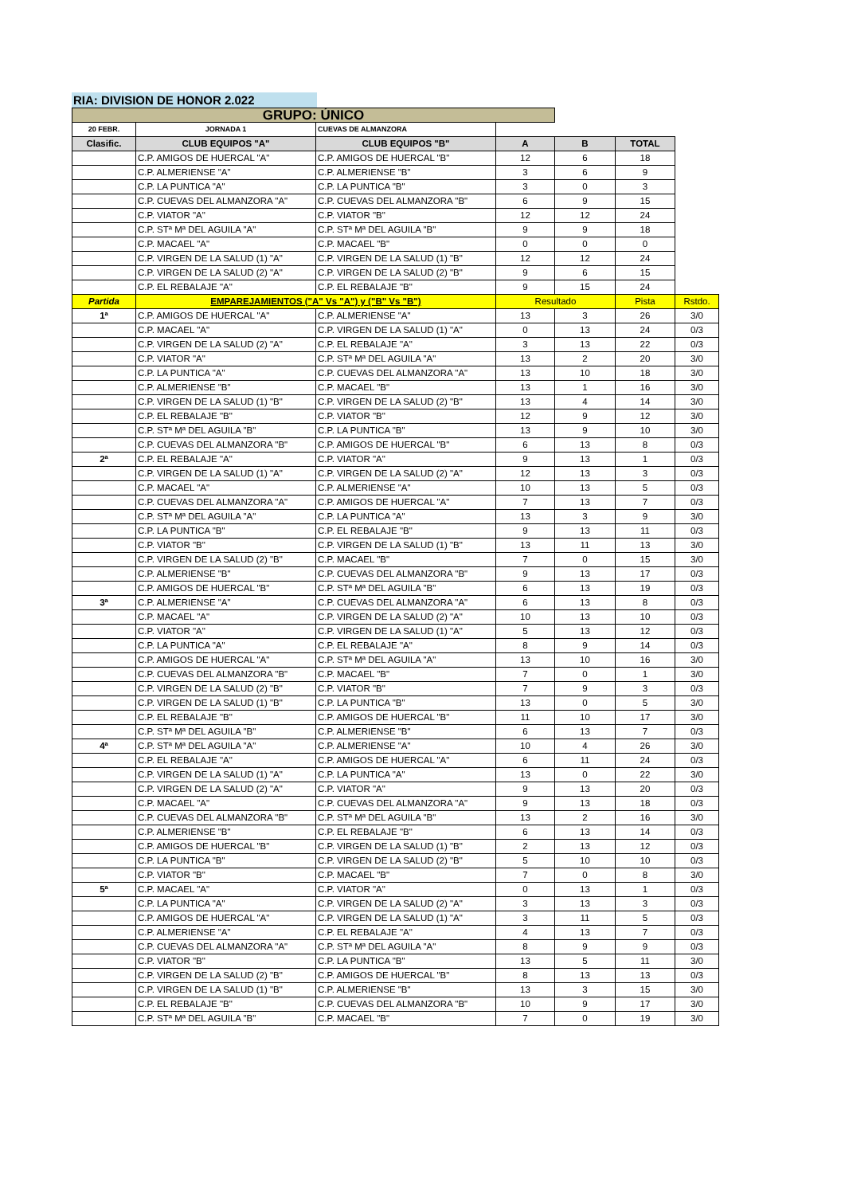RIA: DIVISION DE HONOR 2.022
| GRUPO: ÚNICO | | | | | | |
| 20 FEBR. | JORNADA 1 | CUEVAS DE ALMANZORA | | | | |
| Clasific. | CLUB EQUIPOS "A" | CLUB EQUIPOS "B" | A | B | TOTAL | |
| | C.P. AMIGOS DE HUERCAL "A" | C.P. AMIGOS DE HUERCAL "B" | 12 | 6 | 18 | |
| | C.P. ALMERIENSE "A" | C.P. ALMERIENSE "B" | 3 | 6 | 9 | |
| | C.P. LA PUNTICA "A" | C.P. LA PUNTICA "B" | 3 | 0 | 3 | |
| | C.P. CUEVAS DEL ALMANZORA "A" | C.P. CUEVAS DEL ALMANZORA "B" | 6 | 9 | 15 | |
| | C.P. VIATOR "A" | C.P. VIATOR "B" | 12 | 12 | 24 | |
| | C.P. STª Mª DEL AGUILA "A" | C.P. STª Mª DEL AGUILA "B" | 9 | 9 | 18 | |
| | C.P. MACAEL "A" | C.P. MACAEL "B" | 0 | 0 | 0 | |
| | C.P. VIRGEN DE LA SALUD (1) "A" | C.P. VIRGEN DE LA SALUD (1) "B" | 12 | 12 | 24 | |
| | C.P. VIRGEN DE LA SALUD (2) "A" | C.P. VIRGEN DE LA SALUD (2) "B" | 9 | 6 | 15 | |
| | C.P. EL REBALAJE "A" | C.P. EL REBALAJE "B" | 9 | 15 | 24 | |
| Partida | EMPAREJAMIENTOS ("A" Vs "A") y ("B" Vs "B") | | Resultado | | Pista | Rstdo. |
| 1ª | C.P. AMIGOS DE HUERCAL "A" | C.P. ALMERIENSE "A" | 13 | 3 | 26 | 3/0 |
| | C.P. MACAEL "A" | C.P. VIRGEN DE LA SALUD (1) "A" | 0 | 13 | 24 | 0/3 |
| | C.P. VIRGEN DE LA SALUD (2) "A" | C.P. EL REBALAJE "A" | 3 | 13 | 22 | 0/3 |
| | C.P. VIATOR "A" | C.P. STª Mª DEL AGUILA "A" | 13 | 2 | 20 | 3/0 |
| | C.P. LA PUNTICA "A" | C.P. CUEVAS DEL ALMANZORA "A" | 13 | 10 | 18 | 3/0 |
| | C.P. ALMERIENSE "B" | C.P. MACAEL "B" | 13 | 1 | 16 | 3/0 |
| | C.P. VIRGEN DE LA SALUD (1) "B" | C.P. VIRGEN DE LA SALUD (2) "B" | 13 | 4 | 14 | 3/0 |
| | C.P. EL REBALAJE "B" | C.P. VIATOR "B" | 12 | 9 | 12 | 3/0 |
| | C.P. STª Mª DEL AGUILA "B" | C.P. LA PUNTICA "B" | 13 | 9 | 10 | 3/0 |
| | C.P. CUEVAS DEL ALMANZORA "B" | C.P. AMIGOS DE HUERCAL "B" | 6 | 13 | 8 | 0/3 |
| 2ª | C.P. EL REBALAJE "A" | C.P. VIATOR "A" | 9 | 13 | 1 | 0/3 |
| | C.P. VIRGEN DE LA SALUD (1) "A" | C.P. VIRGEN DE LA SALUD (2) "A" | 12 | 13 | 3 | 0/3 |
| | C.P. MACAEL "A" | C.P. ALMERIENSE "A" | 10 | 13 | 5 | 0/3 |
| | C.P. CUEVAS DEL ALMANZORA "A" | C.P. AMIGOS DE HUERCAL "A" | 7 | 13 | 7 | 0/3 |
| | C.P. STª Mª DEL AGUILA "A" | C.P. LA PUNTICA "A" | 13 | 3 | 9 | 3/0 |
| | C.P. LA PUNTICA "B" | C.P. EL REBALAJE "B" | 9 | 13 | 11 | 0/3 |
| | C.P. VIATOR "B" | C.P. VIRGEN DE LA SALUD (1) "B" | 13 | 11 | 13 | 3/0 |
| | C.P. VIRGEN DE LA SALUD (2) "B" | C.P. MACAEL "B" | 7 | 0 | 15 | 3/0 |
| | C.P. ALMERIENSE "B" | C.P. CUEVAS DEL ALMANZORA "B" | 9 | 13 | 17 | 0/3 |
| | C.P. AMIGOS DE HUERCAL "B" | C.P. STª Mª DEL AGUILA "B" | 6 | 13 | 19 | 0/3 |
| 3ª | C.P. ALMERIENSE "A" | C.P. CUEVAS DEL ALMANZORA "A" | 6 | 13 | 8 | 0/3 |
| | C.P. MACAEL "A" | C.P. VIRGEN DE LA SALUD (2) "A" | 10 | 13 | 10 | 0/3 |
| | C.P. VIATOR "A" | C.P. VIRGEN DE LA SALUD (1) "A" | 5 | 13 | 12 | 0/3 |
| | C.P. LA PUNTICA "A" | C.P. EL REBALAJE "A" | 8 | 9 | 14 | 0/3 |
| | C.P. AMIGOS DE HUERCAL "A" | C.P. STª Mª DEL AGUILA "A" | 13 | 10 | 16 | 3/0 |
| | C.P. CUEVAS DEL ALMANZORA "B" | C.P. MACAEL "B" | 7 | 0 | 1 | 3/0 |
| | C.P. VIRGEN DE LA SALUD (2) "B" | C.P. VIATOR "B" | 7 | 9 | 3 | 0/3 |
| | C.P. VIRGEN DE LA SALUD (1) "B" | C.P. LA PUNTICA "B" | 13 | 0 | 5 | 3/0 |
| | C.P. EL REBALAJE "B" | C.P. AMIGOS DE HUERCAL "B" | 11 | 10 | 17 | 3/0 |
| | C.P. STª Mª DEL AGUILA "B" | C.P. ALMERIENSE "B" | 6 | 13 | 7 | 0/3 |
| 4ª | C.P. STª Mª DEL AGUILA "A" | C.P. ALMERIENSE "A" | 10 | 4 | 26 | 3/0 |
| | C.P. EL REBALAJE "A" | C.P. AMIGOS DE HUERCAL "A" | 6 | 11 | 24 | 0/3 |
| | C.P. VIRGEN DE LA SALUD (1) "A" | C.P. LA PUNTICA "A" | 13 | 0 | 22 | 3/0 |
| | C.P. VIRGEN DE LA SALUD (2) "A" | C.P. VIATOR "A" | 9 | 13 | 20 | 0/3 |
| | C.P. MACAEL "A" | C.P. CUEVAS DEL ALMANZORA "A" | 9 | 13 | 18 | 0/3 |
| | C.P. CUEVAS DEL ALMANZORA "B" | C.P. STª Mª DEL AGUILA "B" | 13 | 2 | 16 | 3/0 |
| | C.P. ALMERIENSE "B" | C.P. EL REBALAJE "B" | 6 | 13 | 14 | 0/3 |
| | C.P. AMIGOS DE HUERCAL "B" | C.P. VIRGEN DE LA SALUD (1) "B" | 2 | 13 | 12 | 0/3 |
| | C.P. LA PUNTICA "B" | C.P. VIRGEN DE LA SALUD (2) "B" | 5 | 10 | 10 | 0/3 |
| | C.P. VIATOR "B" | C.P. MACAEL "B" | 7 | 0 | 8 | 3/0 |
| 5ª | C.P. MACAEL "A" | C.P. VIATOR "A" | 0 | 13 | 1 | 0/3 |
| | C.P. LA PUNTICA "A" | C.P. VIRGEN DE LA SALUD (2) "A" | 3 | 13 | 3 | 0/3 |
| | C.P. AMIGOS DE HUERCAL "A" | C.P. VIRGEN DE LA SALUD (1) "A" | 3 | 11 | 5 | 0/3 |
| | C.P. ALMERIENSE "A" | C.P. EL REBALAJE "A" | 4 | 13 | 7 | 0/3 |
| | C.P. CUEVAS DEL ALMANZORA "A" | C.P. STª Mª DEL AGUILA "A" | 8 | 9 | 9 | 0/3 |
| | C.P. VIATOR "B" | C.P. LA PUNTICA "B" | 13 | 5 | 11 | 3/0 |
| | C.P. VIRGEN DE LA SALUD (2) "B" | C.P. AMIGOS DE HUERCAL "B" | 8 | 13 | 13 | 0/3 |
| | C.P. VIRGEN DE LA SALUD (1) "B" | C.P. ALMERIENSE "B" | 13 | 3 | 15 | 3/0 |
| | C.P. EL REBALAJE "B" | C.P. CUEVAS DEL ALMANZORA "B" | 10 | 9 | 17 | 3/0 |
| | C.P. STª Mª DEL AGUILA "B" | C.P. MACAEL "B" | 7 | 0 | 19 | 3/0 |